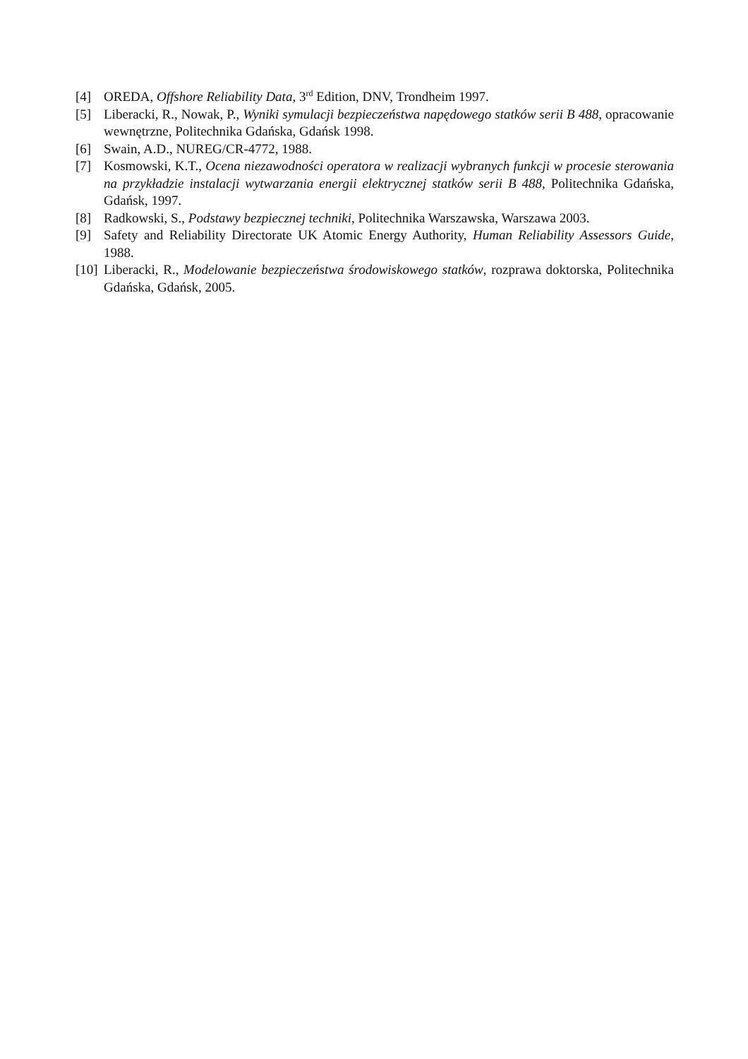[4] OREDA, Offshore Reliability Data, 3<sup>rd</sup> Edition, DNV, Trondheim 1997.
[5] Liberacki, R., Nowak, P., Wyniki symulacji bezpieczeństwa napędowego statków serii B 488, opracowanie wewnętrzne, Politechnika Gdańska, Gdańsk 1998.
[6] Swain, A.D., NUREG/CR-4772, 1988.
[7] Kosmowski, K.T., Ocena niezawodności operatora w realizacji wybranych funkcji w procesie sterowania na przykładzie instalacji wytwarzania energii elektrycznej statków serii B 488, Politechnika Gdańska, Gdańsk, 1997.
[8] Radkowski, S., Podstawy bezpiecznej techniki, Politechnika Warszawska, Warszawa 2003.
[9] Safety and Reliability Directorate UK Atomic Energy Authority, Human Reliability Assessors Guide, 1988.
[10] Liberacki, R., Modelowanie bezpieczeństwa środowiskowego statków, rozprawa doktorska, Politechnika Gdańska, Gdańsk, 2005.